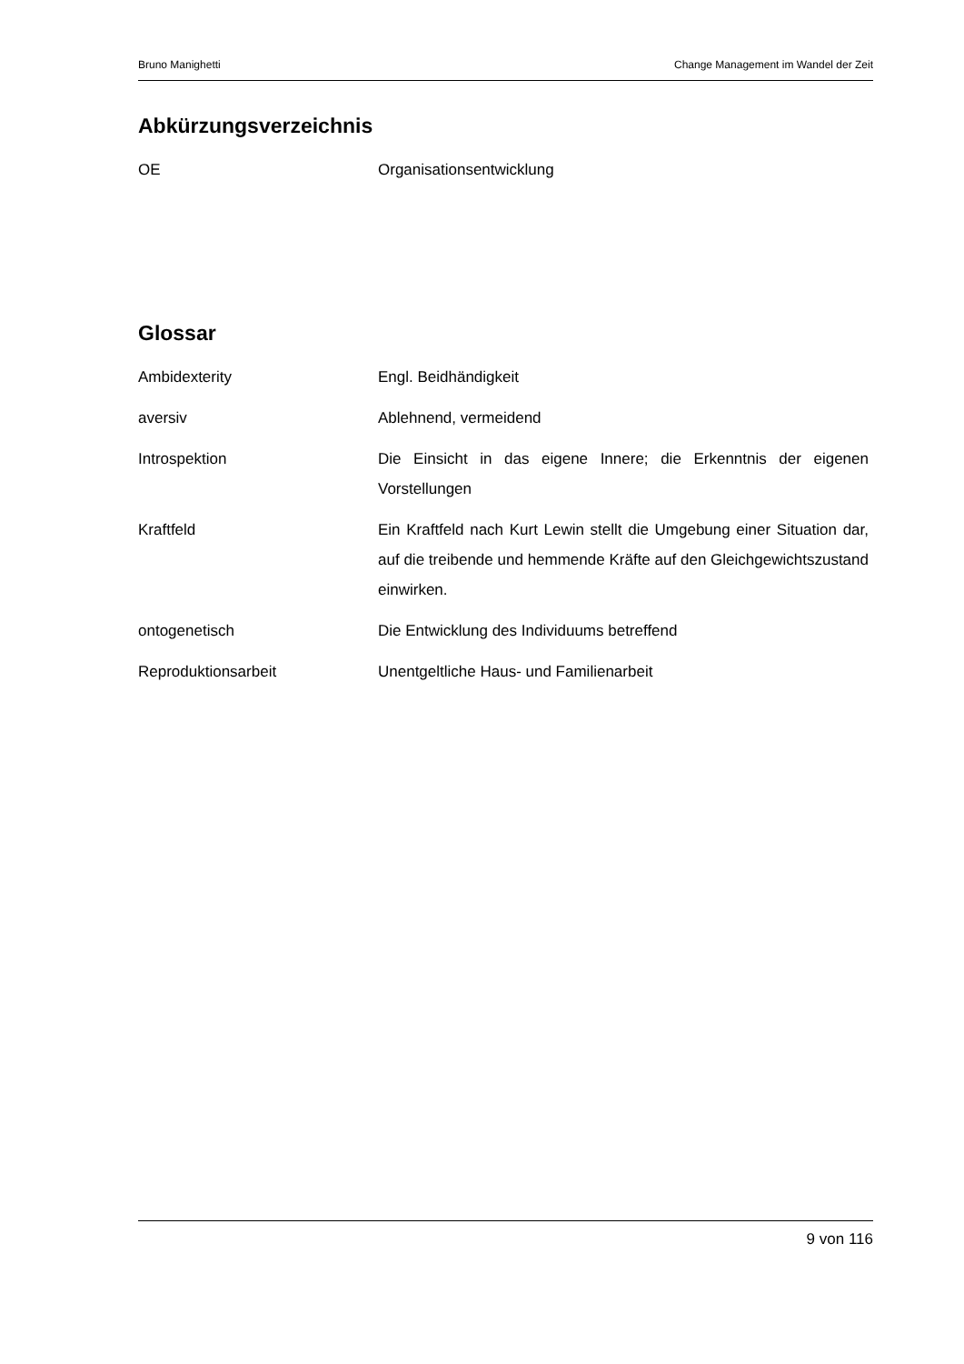Bruno Manighetti Change Management im Wandel der Zeit
Abkürzungsverzeichnis
OE Organisationsentwicklung
Glossar
Ambidexterity Engl. Beidhändigkeit
aversiv Ablehnend, vermeidend
Introspektion Die Einsicht in das eigene Innere; die Erkenntnis der eigenen Vorstellungen
Kraftfeld Ein Kraftfeld nach Kurt Lewin stellt die Umgebung einer Situation dar, auf die treibende und hemmende Kräfte auf den Gleichgewichtszustand einwirken.
ontogenetisch Die Entwicklung des Individuums betreffend
Reproduktionsarbeit Unentgeltliche Haus- und Familienarbeit
9 von 116